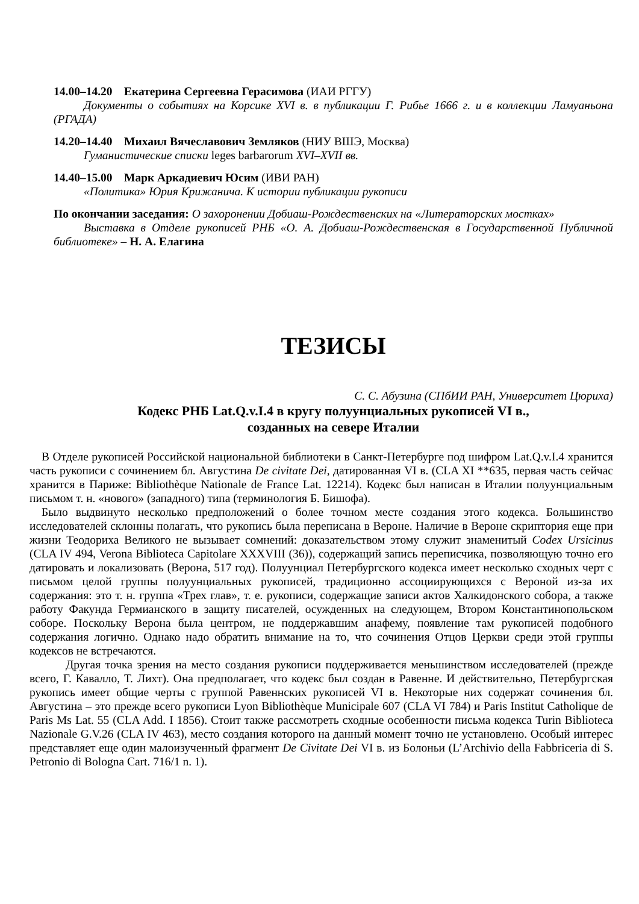14.00–14.20 Екатерина Сергеевна Герасимова (ИАИ РГГУ)
Документы о событиях на Корсике XVI в. в публикации Г. Рибье 1666 г. и в коллекции Ламуаньона (РГАДА)
14.20–14.40 Михаил Вячеславович Земляков (НИУ ВШЭ, Москва)
Гуманистические списки leges barbarorum XVI–XVII вв.
14.40–15.00 Марк Аркадиевич Юсим (ИВИ РАН)
«Политика» Юрия Крижанича. К истории публикации рукописи
По окончании заседания: О захоронении Добиаш-Рождественских на «Литераторских мостках»
Выставка в Отделе рукописей РНБ «О. А. Добиаш-Рождественская в Государственной Публичной библиотеке» – Н. А. Елагина
ТЕЗИСЫ
С. С. Абузина (СПбИИ РАН, Университет Цюриха)
Кодекс РНБ Lat.Q.v.I.4 в кругу полуунциальных рукописей VI в.,
созданных на севере Италии
В Отделе рукописей Российской национальной библиотеки в Санкт-Петербурге под шифром Lat.Q.v.I.4 хранится часть рукописи с сочинением бл. Августина De civitate Dei, датированная VI в. (CLA XI **635, первая часть сейчас хранится в Париже: Bibliothèque Nationale de France Lat. 12214). Кодекс был написан в Италии полуунциальным письмом т. н. «нового» (западного) типа (терминология Б. Бишофа).
Было выдвинуто несколько предположений о более точном месте создания этого кодекса. Большинство исследователей склонны полагать, что рукопись была переписана в Вероне. Наличие в Вероне скриптория еще при жизни Теодориха Великого не вызывает сомнений: доказательством этому служит знаменитый Codex Ursicinus (CLA IV 494, Verona Biblioteca Capitolare XXXVIII (36)), содержащий запись переписчика, позволяющую точно его датировать и локализовать (Верона, 517 год). Полуунциал Петербургского кодекса имеет несколько сходных черт с письмом целой группы полуунциальных рукописей, традиционно ассоциирующихся с Вероной из-за их содержания: это т. н. группа «Трех глав», т. е. рукописи, содержащие записи актов Халкидонского собора, а также работу Факунда Гермианского в защиту писателей, осужденных на следующем, Втором Константинопольском соборе. Поскольку Верона была центром, не поддержавшим анафему, появление там рукописей подобного содержания логично. Однако надо обратить внимание на то, что сочинения Отцов Церкви среди этой группы кодексов не встречаются.
Другая точка зрения на место создания рукописи поддерживается меньшинством исследователей (прежде всего, Г. Кавалло, Т. Лихт). Она предполагает, что кодекс был создан в Равенне. И действительно, Петербургская рукопись имеет общие черты с группой Равеннских рукописей VI в. Некоторые них содержат сочинения бл. Августина – это прежде всего рукописи Lyon Bibliothèque Municipale 607 (CLA VI 784) и Paris Institut Catholique de Paris Ms Lat. 55 (CLA Add. I 1856). Стоит также рассмотреть сходные особенности письма кодекса Turin Biblioteca Nazionale G.V.26 (CLA IV 463), место создания которого на данный момент точно не установлено. Особый интерес представляет еще один малоизученный фрагмент De Civitate Dei VI в. из Болоньи (L’Archivio della Fabbriceria di S. Petronio di Bologna Cart. 716/1 n. 1).